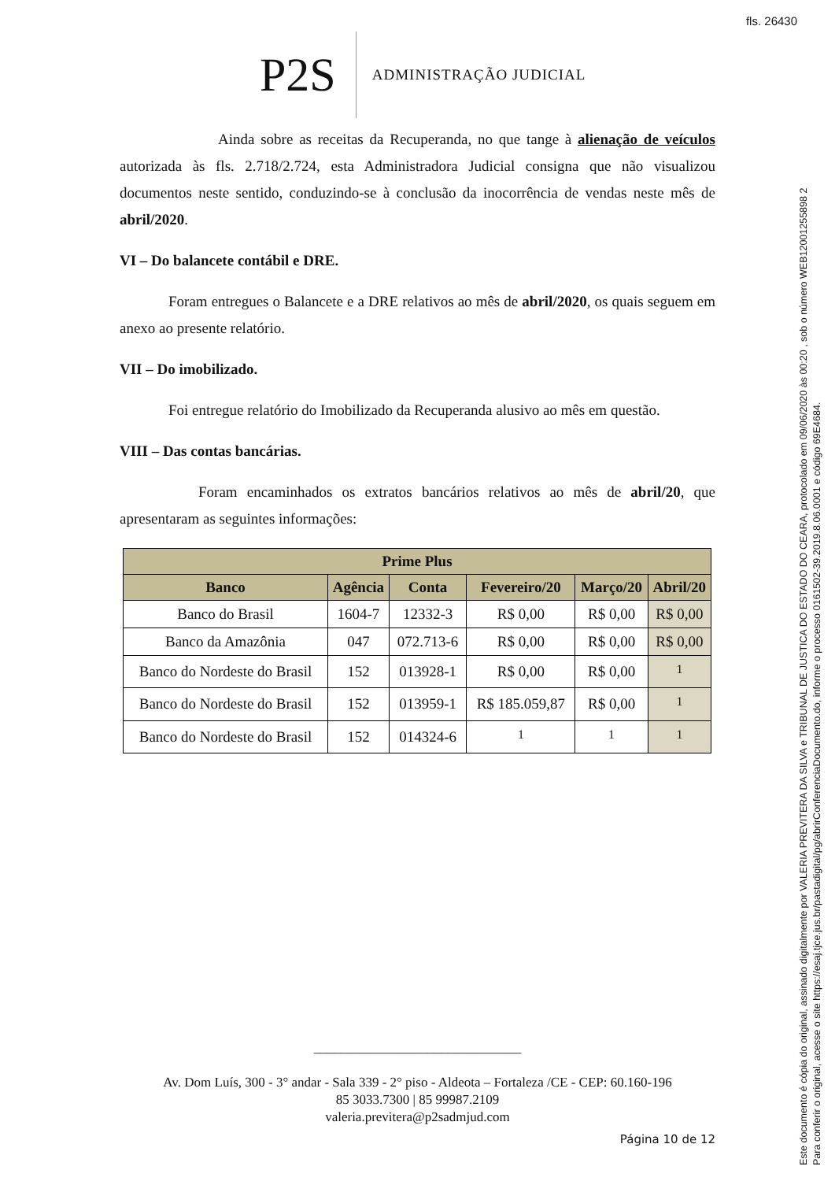fls. 26430
P2S
ADMINISTRAÇÃO JUDICIAL
Ainda sobre as receitas da Recuperanda, no que tange à alienação de veículos autorizada às fls. 2.718/2.724, esta Administradora Judicial consigna que não visualizou documentos neste sentido, conduzindo-se à conclusão da inocorrência de vendas neste mês de abril/2020.
VI – Do balancete contábil e DRE.
Foram entregues o Balancete e a DRE relativos ao mês de abril/2020, os quais seguem em anexo ao presente relatório.
VII – Do imobilizado.
Foi entregue relatório do Imobilizado da Recuperanda alusivo ao mês em questão.
VIII – Das contas bancárias.
Foram encaminhados os extratos bancários relativos ao mês de abril/20, que apresentaram as seguintes informações:
| Prime Plus | | | | | |
| --- | --- | --- | --- | --- | --- |
| Banco | Agência | Conta | Fevereiro/20 | Março/20 | Abril/20 |
| Banco do Brasil | 1604-7 | 12332-3 | R$ 0,00 | R$ 0,00 | R$ 0,00 |
| Banco da Amazônia | 047 | 072.713-6 | R$ 0,00 | R$ 0,00 | R$ 0,00 |
| Banco do Nordeste do Brasil | 152 | 013928-1 | R$ 0,00 | R$ 0,00 | <sup>1</sup> |
| Banco do Nordeste do Brasil | 152 | 013959-1 | R$ 185.059,87 | R$ 0,00 | <sup>1</sup> |
| Banco do Nordeste do Brasil | 152 | 014324-6 | <sup>1</sup> | <sup>1</sup> | <sup>1</sup> |
_______________________________
Av. Dom Luís, 300 - 3° andar - Sala 339 - 2° piso - Aldeota – Fortaleza /CE - CEP: 60.160-196
85 3033.7300 | 85 99987.2109
valeria.previtera@p2sadmjud.com
Página 10 de 12
Este documento é cópia do original, assinado digitalmente por VALERIA PREVITERA DA SILVA e TRIBUNAL DE JUSTICA DO ESTADO DO CEARA, protocolado em 09/06/2020 às 00:20 , sob o número WEB12001255898 2
Para conferir o original, acesse o site https://esaj.tjce.jus.br/pastadigital/pg/abrirConferenciaDocumento.do, informe o processo 0161502-39.2019.8.06.0001 e código 69E4684.